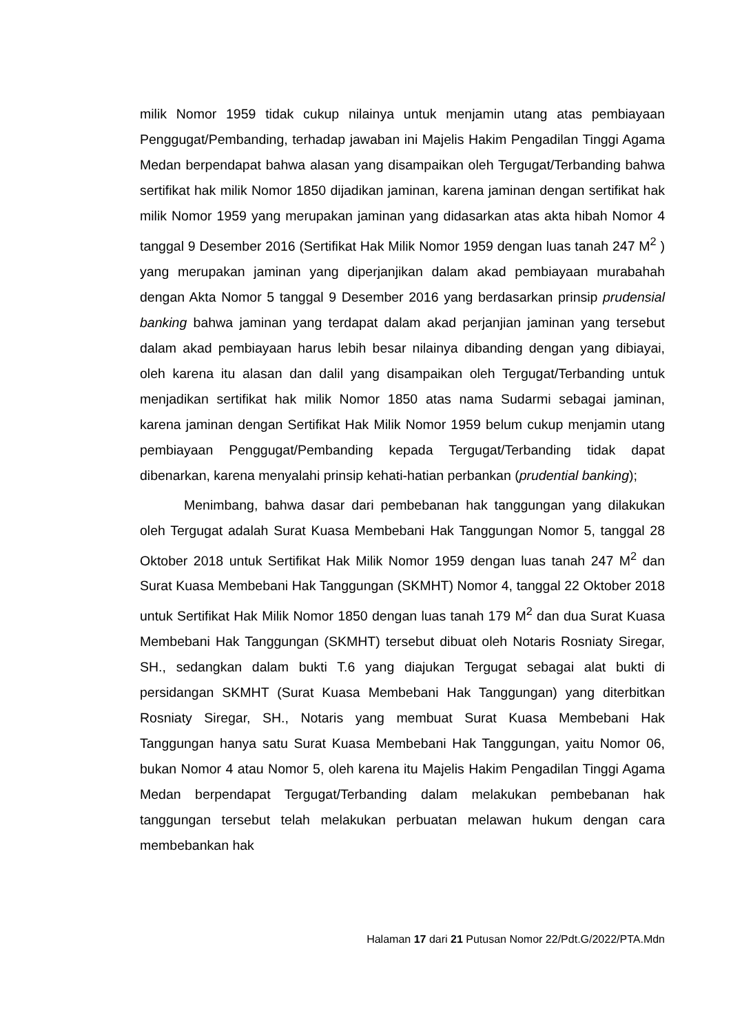milik Nomor 1959 tidak cukup nilainya untuk menjamin utang atas pembiayaan Penggugat/Pembanding, terhadap jawaban ini Majelis Hakim Pengadilan Tinggi Agama Medan berpendapat bahwa alasan yang disampaikan oleh Tergugat/Terbanding bahwa sertifikat hak milik Nomor 1850 dijadikan jaminan, karena jaminan dengan sertifikat hak milik Nomor 1959 yang merupakan jaminan yang didasarkan atas akta hibah Nomor 4 tanggal 9 Desember 2016 (Sertifikat Hak Milik Nomor 1959 dengan luas tanah 247 M<sup>2</sup> ) yang merupakan jaminan yang diperjanjikan dalam akad pembiayaan murabahah dengan Akta Nomor 5 tanggal 9 Desember 2016 yang berdasarkan prinsip prudensial banking bahwa jaminan yang terdapat dalam akad perjanjian jaminan yang tersebut dalam akad pembiayaan harus lebih besar nilainya dibanding dengan yang dibiayai, oleh karena itu alasan dan dalil yang disampaikan oleh Tergugat/Terbanding untuk menjadikan sertifikat hak milik Nomor 1850 atas nama Sudarmi sebagai jaminan, karena jaminan dengan Sertifikat Hak Milik Nomor 1959 belum cukup menjamin utang pembiayaan Penggugat/Pembanding kepada Tergugat/Terbanding tidak dapat dibenarkan, karena menyalahi prinsip kehati-hatian perbankan (prudential banking);
Menimbang, bahwa dasar dari pembebanan hak tanggungan yang dilakukan oleh Tergugat adalah Surat Kuasa Membebani Hak Tanggungan Nomor 5, tanggal 28 Oktober 2018 untuk Sertifikat Hak Milik Nomor 1959 dengan luas tanah 247 M<sup>2</sup> dan Surat Kuasa Membebani Hak Tanggungan (SKMHT) Nomor 4, tanggal 22 Oktober 2018 untuk Sertifikat Hak Milik Nomor 1850 dengan luas tanah 179 M<sup>2</sup> dan dua Surat Kuasa Membebani Hak Tanggungan (SKMHT) tersebut dibuat oleh Notaris Rosniaty Siregar, SH., sedangkan dalam bukti T.6 yang diajukan Tergugat sebagai alat bukti di persidangan SKMHT (Surat Kuasa Membebani Hak Tanggungan) yang diterbitkan Rosniaty Siregar, SH., Notaris yang membuat Surat Kuasa Membebani Hak Tanggungan hanya satu Surat Kuasa Membebani Hak Tanggungan, yaitu Nomor 06, bukan Nomor 4 atau Nomor 5, oleh karena itu Majelis Hakim Pengadilan Tinggi Agama Medan berpendapat Tergugat/Terbanding dalam melakukan pembebanan hak tanggungan tersebut telah melakukan perbuatan melawan hukum dengan cara membebankan hak
Halaman 17 dari 21 Putusan Nomor 22/Pdt.G/2022/PTA.Mdn